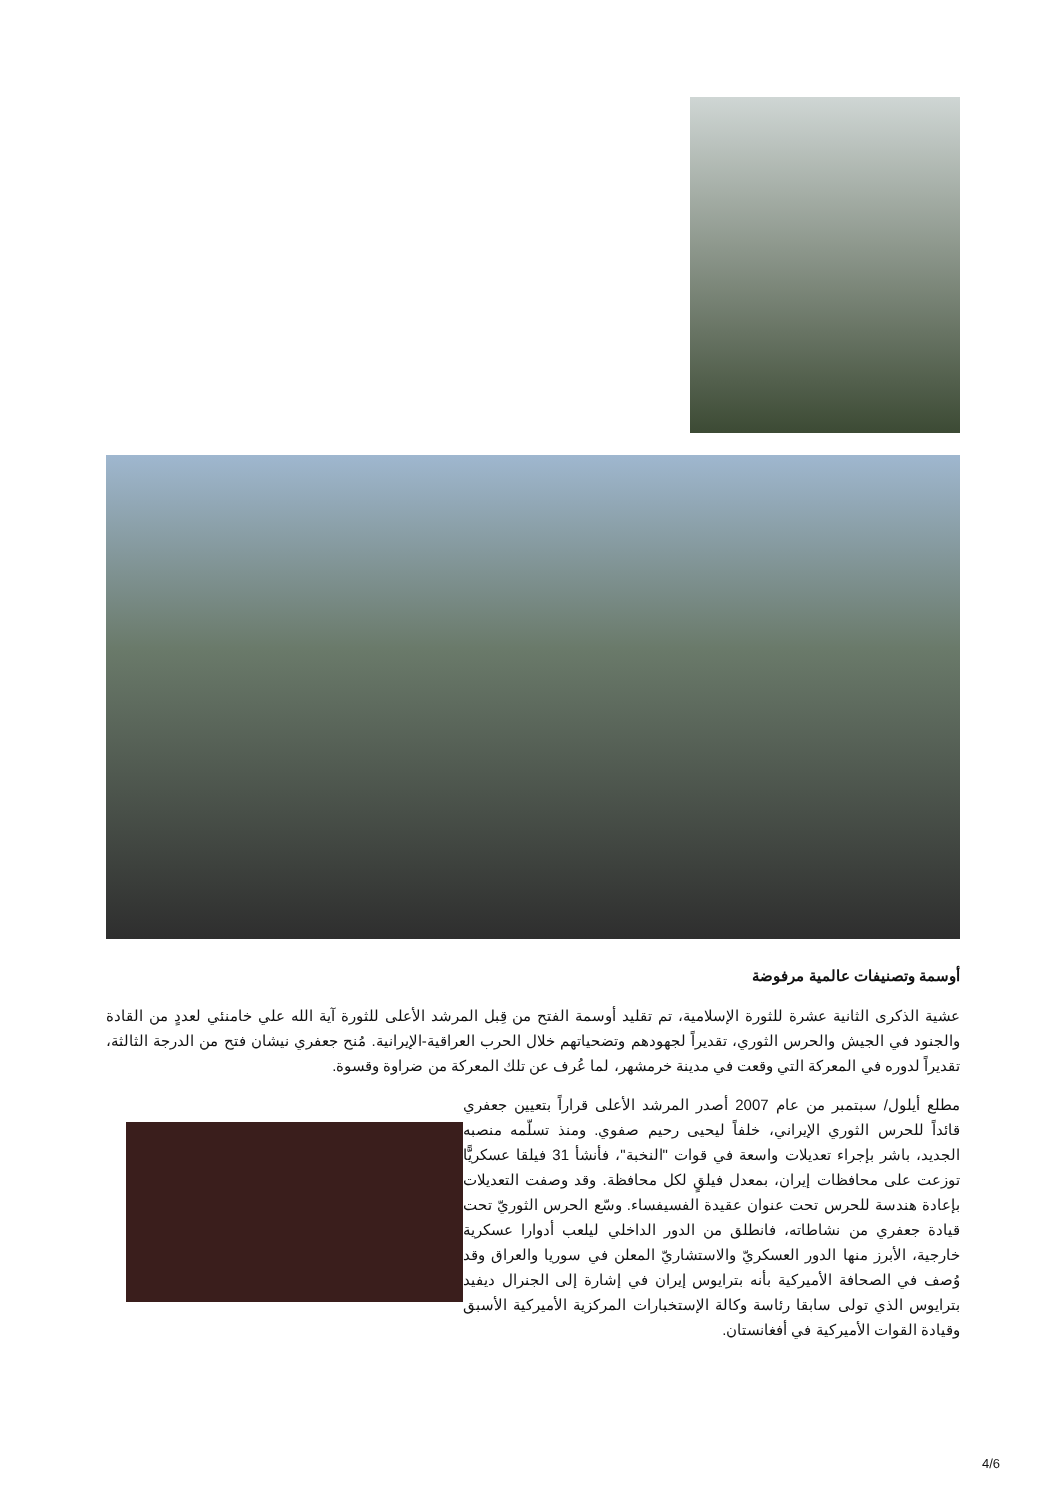أوسمة وتصنيفات عالمية مرفوضة
عشية الذكرى الثانية عشرة للثورة الإسلامية، تم تقليد أوسمة الفتح من قِبل المرشد الأعلى للثورة آية الله علي خامنئي لعددٍ من القادة والجنود في الجيش والحرس الثوري، تقديراً لجهودهم وتضحياتهم خلال الحرب العراقية-الإيرانية. مُنح جعفري نيشان فتح من الدرجة الثالثة، تقديراً لدوره في المعركة التي وقعت في مدينة خرمشهر، لما عُرف عن تلك المعركة من ضراوة وقسوة.
مطلع أيلول/ سبتمبر من عام 2007 أصدر المرشد الأعلى قراراً بتعيين جعفري قائداً للحرس الثوري الإيراني، خلفاً ليحيى رحيم صفوي. ومنذ تسلّمه منصبه الجديد، باشر بإجراء تعديلات واسعة في قوات "النخبة"، فأنشأ 31 فيلقا عسكريًّا توزعت على محافظات إيران، بمعدل فيلقٍ لكل محافظة. وقد وصفت التعديلات بإعادة هندسة للحرس تحت عنوان عقيدة الفسيفساء. وسّع الحرس الثوريّ تحت قيادة جعفري من نشاطاته، فانطلق من الدور الداخلي ليلعب أدوارا عسكرية خارجية، الأبرز منها الدور العسكريّ والاستشاريّ المعلن في سوريا والعراق وقد وُصف في الصحافة الأميركية بأنه بترايوس إيران في إشارة إلى الجنرال ديفيد بترايوس الذي تولى سابقا رئاسة وكالة الإستخبارات المركزية الأميركية الأسبق وقيادة القوات الأميركية في أفغانستان.
4/6